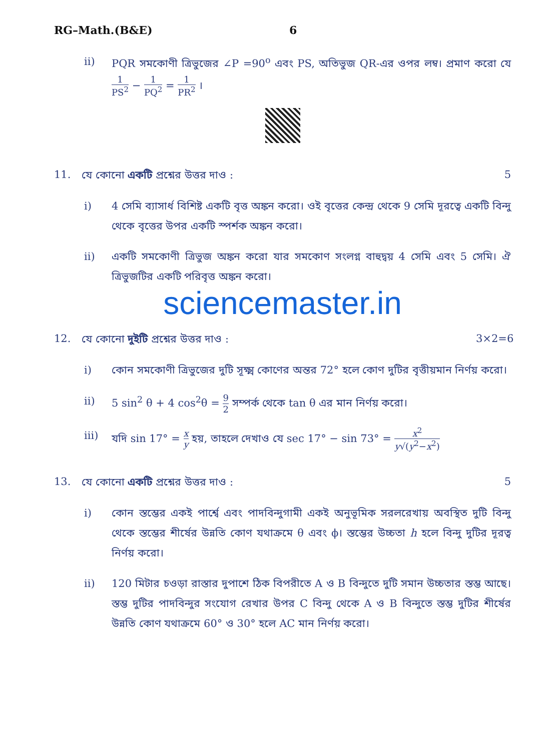RG–Math.(B&E) 6
ii) PQR সমকোণী ত্রিভুজের ∠P =90<sup>o</sup> এবং PS, অতিভুজ QR-এর ওপর লম্ব। প্রমাণ করো যে 1 PS<sup>2</sup> − 1 PQ<sup>2</sup> = 1 PR<sup>2</sup> ।
11. যে কোনো একটি প্রশ্নের উত্তর দাও :
5
i) 4 সেমি ব্যাসার্ধ বিশিষ্ট একটি বৃত্ত অঙ্কন করো। ওই বৃত্তের কেন্দ্র থেকে 9 সেমি দূরত্বে একটি বিন্দু থেকে বৃত্তের উপর একটি স্পর্শক অঙ্কন করো।
ii) একটি সমকোণী ত্রিভুজ অঙ্কন করো যার সমকোণ সংলগ্ন বাহুদ্বয় 4 সেমি এবং 5 সেমি। ঐ ত্রিভুজটির একটি পরিবৃত্ত অঙ্কন করো।
sciencemaster.in
12. যে কোনো দুইটি প্রশ্নের উত্তর দাও :
3×2=6
i) কোন সমকোণী ত্রিভুজের দুটি সূক্ষ্ম কোণের অন্তর 72° হলে কোণ দুটির বৃত্তীয়মান নির্ণয় করো।
ii) 5 sin<sup>2</sup> θ + 4 cos<sup>2</sup>θ = 9 2 সম্পর্ক থেকে tan θ এর মান নির্ণয় করো।
iii) যদি sin 17° = x y হয়, তাহলে দেখাও যে sec 17° − sin 73° = x<sup>2</sup> y√(y<sup>2</sup>−x<sup>2</sup>)
13. যে কোনো একটি প্রশ্নের উত্তর দাও :
5
i) কোন স্তম্ভের একই পার্শ্বে এবং পাদবিন্দুগামী একই অনুভূমিক সরলরেখায় অবস্থিত দুটি বিন্দু থেকে স্তম্ভের শীর্ষের উন্নতি কোণ যথাক্রমে θ এবং ϕ। স্তম্ভের উচ্চতা h হলে বিন্দু দুটির দূরত্ব নির্ণয় করো।
ii) 120 মিটার চওড়া রাস্তার দুপাশে ঠিক বিপরীতে A ও B বিন্দুতে দুটি সমান উচ্চতার স্তম্ভ আছে। স্তম্ভ দুটির পাদবিন্দুর সংযোগ রেখার উপর C বিন্দু থেকে A ও B বিন্দুতে স্তম্ভ দুটির শীর্ষের উন্নতি কোণ যথাক্রমে 60° ও 30° হলে AC মান নির্ণয় করো।